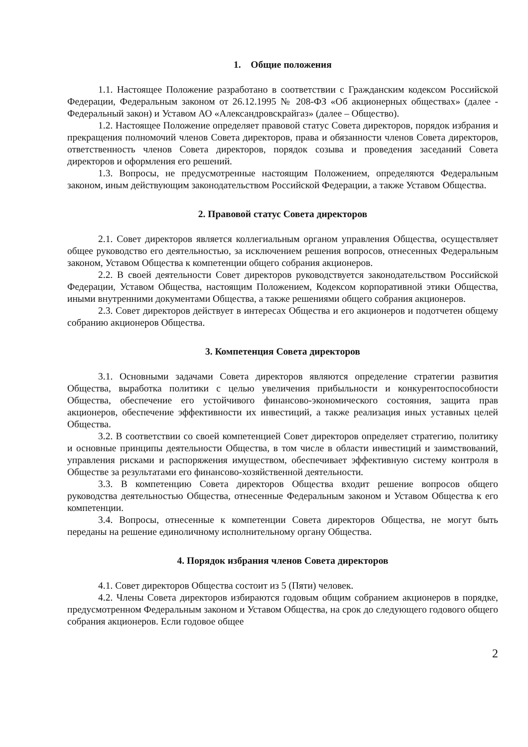1. Общие положения
1.1. Настоящее Положение разработано в соответствии с Гражданским кодексом Российской Федерации, Федеральным законом от 26.12.1995 № 208-ФЗ «Об акционерных обществах» (далее - Федеральный закон) и Уставом АО «Александровскрайгаз» (далее – Общество).
1.2. Настоящее Положение определяет правовой статус Совета директоров, порядок избрания и прекращения полномочий членов Совета директоров, права и обязанности членов Совета директоров, ответственность членов Совета директоров, порядок созыва и проведения заседаний Совета директоров и оформления его решений.
1.3. Вопросы, не предусмотренные настоящим Положением, определяются Федеральным законом, иным действующим законодательством Российской Федерации, а также Уставом Общества.
2. Правовой статус Совета директоров
2.1. Совет директоров является коллегиальным органом управления Общества, осуществляет общее руководство его деятельностью, за исключением решения вопросов, отнесенных Федеральным законом, Уставом Общества к компетенции общего собрания акционеров.
2.2. В своей деятельности Совет директоров руководствуется законодательством Российской Федерации, Уставом Общества, настоящим Положением, Кодексом корпоративной этики Общества, иными внутренними документами Общества, а также решениями общего собрания акционеров.
2.3. Совет директоров действует в интересах Общества и его акционеров и подотчетен общему собранию акционеров Общества.
3. Компетенция Совета директоров
3.1. Основными задачами Совета директоров являются определение стратегии развития Общества, выработка политики с целью увеличения прибыльности и конкурентоспособности Общества, обеспечение его устойчивого финансово-экономического состояния, защита прав акционеров, обеспечение эффективности их инвестиций, а также реализация иных уставных целей Общества.
3.2. В соответствии со своей компетенцией Совет директоров определяет стратегию, политику и основные принципы деятельности Общества, в том числе в области инвестиций и заимствований, управления рисками и распоряжения имуществом, обеспечивает эффективную систему контроля в Обществе за результатами его финансово-хозяйственной деятельности.
3.3. В компетенцию Совета директоров Общества входит решение вопросов общего руководства деятельностью Общества, отнесенные Федеральным законом и Уставом Общества к его компетенции.
3.4. Вопросы, отнесенные к компетенции Совета директоров Общества, не могут быть переданы на решение единоличному исполнительному органу Общества.
4. Порядок избрания членов Совета директоров
4.1. Совет директоров Общества состоит из 5 (Пяти) человек.
4.2. Члены Совета директоров избираются годовым общим собранием акционеров в порядке, предусмотренном Федеральным законом и Уставом Общества, на срок до следующего годового общего собрания акционеров. Если годовое общее
2